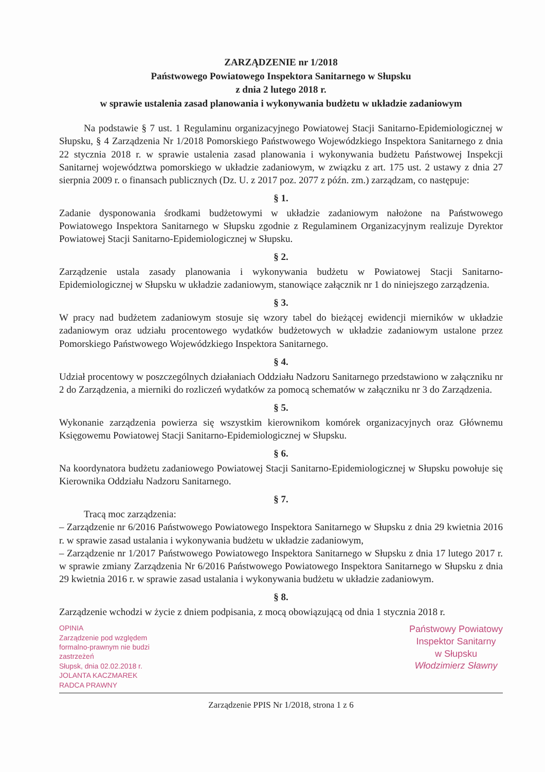ZARZĄDZENIE nr 1/2018
Państwowego Powiatowego Inspektora Sanitarnego w Słupsku
z dnia 2 lutego 2018 r.
w sprawie ustalenia zasad planowania i wykonywania budżetu w układzie zadaniowym
Na podstawie § 7 ust. 1 Regulaminu organizacyjnego Powiatowej Stacji Sanitarno-Epidemiologicznej w Słupsku, § 4 Zarządzenia Nr 1/2018 Pomorskiego Państwowego Wojewódzkiego Inspektora Sanitarnego z dnia 22 stycznia 2018 r. w sprawie ustalenia zasad planowania i wykonywania budżetu Państwowej Inspekcji Sanitarnej województwa pomorskiego w układzie zadaniowym, w związku z art. 175 ust. 2 ustawy z dnia 27 sierpnia 2009 r. o finansach publicznych (Dz. U. z 2017 poz. 2077 z późn. zm.) zarządzam, co następuje:
§ 1.
Zadanie dysponowania środkami budżetowymi w układzie zadaniowym nałożone na Państwowego Powiatowego Inspektora Sanitarnego w Słupsku zgodnie z Regulaminem Organizacyjnym realizuje Dyrektor Powiatowej Stacji Sanitarno-Epidemiologicznej w Słupsku.
§ 2.
Zarządzenie ustala zasady planowania i wykonywania budżetu w Powiatowej Stacji Sanitarno-Epidemiologicznej w Słupsku w układzie zadaniowym, stanowiące załącznik nr 1 do niniejszego zarządzenia.
§ 3.
W pracy nad budżetem zadaniowym stosuje się wzory tabel do bieżącej ewidencji mierników w układzie zadaniowym oraz udziału procentowego wydatków budżetowych w układzie zadaniowym ustalone przez Pomorskiego Państwowego Wojewódzkiego Inspektora Sanitarnego.
§ 4.
Udział procentowy w poszczególnych działaniach Oddziału Nadzoru Sanitarnego przedstawiono w załączniku nr 2 do Zarządzenia, a mierniki do rozliczeń wydatków za pomocą schematów w załączniku nr 3 do Zarządzenia.
§ 5.
Wykonanie zarządzenia powierza się wszystkim kierownikom komórek organizacyjnych oraz Głównemu Księgowemu Powiatowej Stacji Sanitarno-Epidemiologicznej w Słupsku.
§ 6.
Na koordynatora budżetu zadaniowego Powiatowej Stacji Sanitarno-Epidemiologicznej w Słupsku powołuje się Kierownika Oddziału Nadzoru Sanitarnego.
§ 7.
Tracą moc zarządzenia:
– Zarządzenie nr 6/2016 Państwowego Powiatowego Inspektora Sanitarnego w Słupsku z dnia 29 kwietnia 2016 r. w sprawie zasad ustalania i wykonywania budżetu w układzie zadaniowym,
– Zarządzenie nr 1/2017 Państwowego Powiatowego Inspektora Sanitarnego w Słupsku z dnia 17 lutego 2017 r. w sprawie zmiany Zarządzenia Nr 6/2016 Państwowego Powiatowego Inspektora Sanitarnego w Słupsku z dnia 29 kwietnia 2016 r. w sprawie zasad ustalania i wykonywania budżetu w układzie zadaniowym.
§ 8.
Zarządzenie wchodzi w życie z dniem podpisania, z mocą obowiązującą od dnia 1 stycznia 2018 r.
OPINIA
Zarządzenie pod względem
formalno-prawnym nie budzi
zastrzeżeń
Słupsk, dnia 02.02.2018 r.
JOLANTA KACZMAREK
RADCA PRAWNY
Państwowy Powiatowy
Inspektor Sanitarny
w Słupsku
Włodzimierz Sławny
Zarządzenie PPIS Nr 1/2018, strona 1 z 6